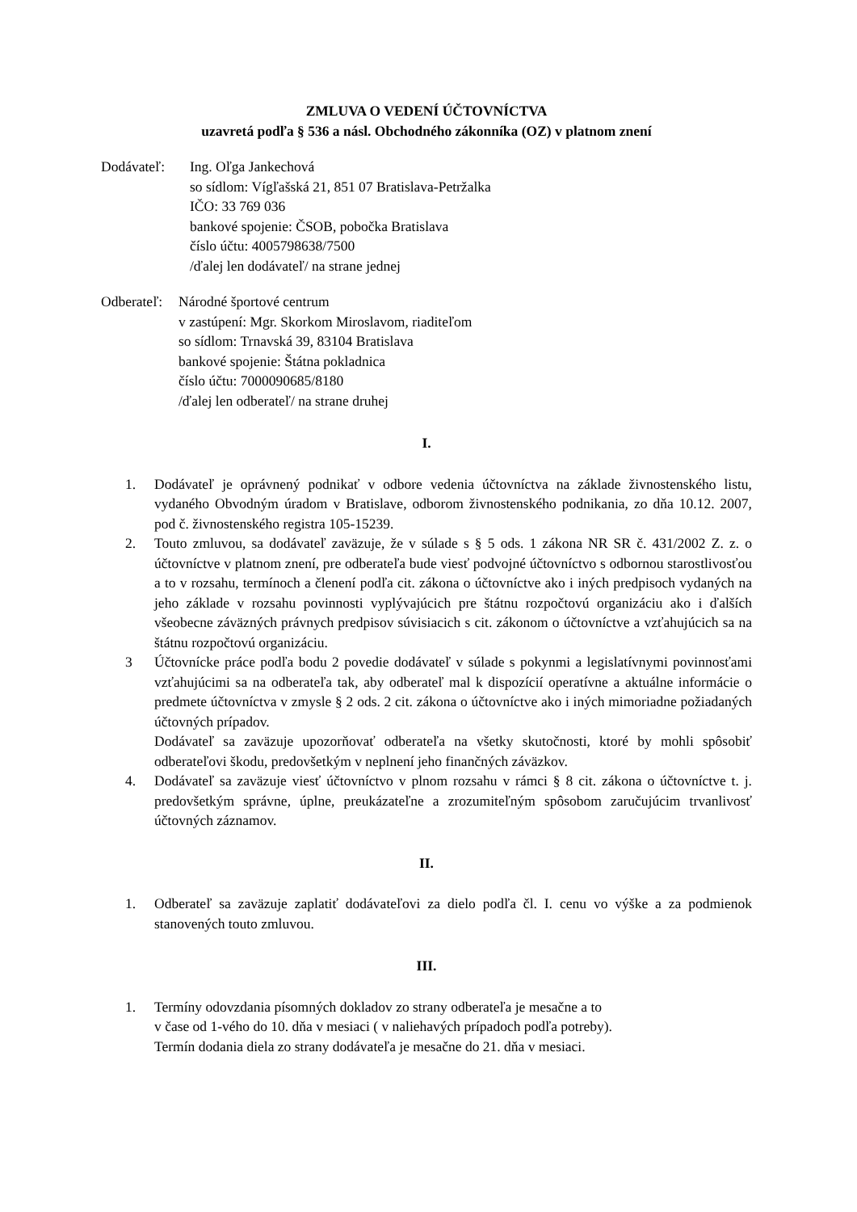ZMLUVA O VEDENÍ ÚČTOVNÍCTVA
uzavretá podľa § 536 a násl. Obchodného zákonníka (OZ) v platnom znení
Dodávateľ: Ing. Oľga Jankechová
so sídlom: Vígľašská 21, 851 07 Bratislava-Petržalka
IČO: 33 769 036
bankové spojenie: ČSOB, pobočka Bratislava
číslo účtu: 4005798638/7500
/ďalej len dodávateľ/ na strane jednej
Odberateľ:
Národné športové centrum
v zastúpení: Mgr. Skorkom Miroslavom, riaditeľom
so sídlom: Trnavská 39, 83104 Bratislava
bankové spojenie: Štátna pokladnica
číslo účtu: 7000090685/8180
/ďalej len odberateľ/ na strane druhej
I.
1. Dodávateľ je oprávnený podnikať v odbore vedenia účtovníctva na základe živnostenského listu, vydaného Obvodným úradom v Bratislave, odborom živnostenského podnikania, zo dňa 10.12. 2007, pod č. živnostenského registra 105-15239.
2. Touto zmluvou, sa dodávateľ zaväzuje, že v súlade s § 5 ods. 1 zákona NR SR č. 431/2002 Z. z. o účtovníctve v platnom znení, pre odberateľa bude viesť podvojné účtovníctvo s odbornou starostlivosťou a to v rozsahu, termínoch a členení podľa cit. zákona o účtovníctve ako i iných predpisoch vydaných na jeho základe v rozsahu povinnosti vyplývajúcich pre štátnu rozpočtovú organizáciu ako i ďalších všeobecne záväzných právnych predpisov súvisiacich s cit. zákonom o účtovníctve a vzťahujúcich sa na štátnu rozpočtovú organizáciu.
3 Účtovnícke práce podľa bodu 2 povedie dodávateľ v súlade s pokynmi a legislatívnymi povinnosťami vzťahujúcimi sa na odberateľa tak, aby odberateľ mal k dispozícií operatívne a aktuálne informácie o predmete účtovníctva v zmysle § 2 ods. 2 cit. zákona o účtovníctve ako i iných mimoriadne požiadaných účtovných prípadov.
Dodávateľ sa zaväzuje upozorňovať odberateľa na všetky skutočnosti, ktoré by mohli spôsobiť odberateľovi škodu, predovšetkým v neplnení jeho finančných záväzkov.
4. Dodávateľ sa zaväzuje viesť účtovníctvo v plnom rozsahu v rámci § 8 cit. zákona o účtovníctve t. j. predovšetkým správne, úplne, preukázateľne a zrozumiteľným spôsobom zaručujúcim trvanlivosť účtovných záznamov.
II.
1. Odberateľ sa zaväzuje zaplatiť dodávateľovi za dielo podľa čl. I. cenu vo výške a za podmienok stanovených touto zmluvou.
III.
1. Termíny odovzdania písomných dokladov zo strany odberateľa je mesačne a to
v čase od 1-vého do 10. dňa v mesiaci ( v naliehavých prípadoch podľa potreby).
Termín dodania diela zo strany dodávateľa je mesačne do 21. dňa v mesiaci.